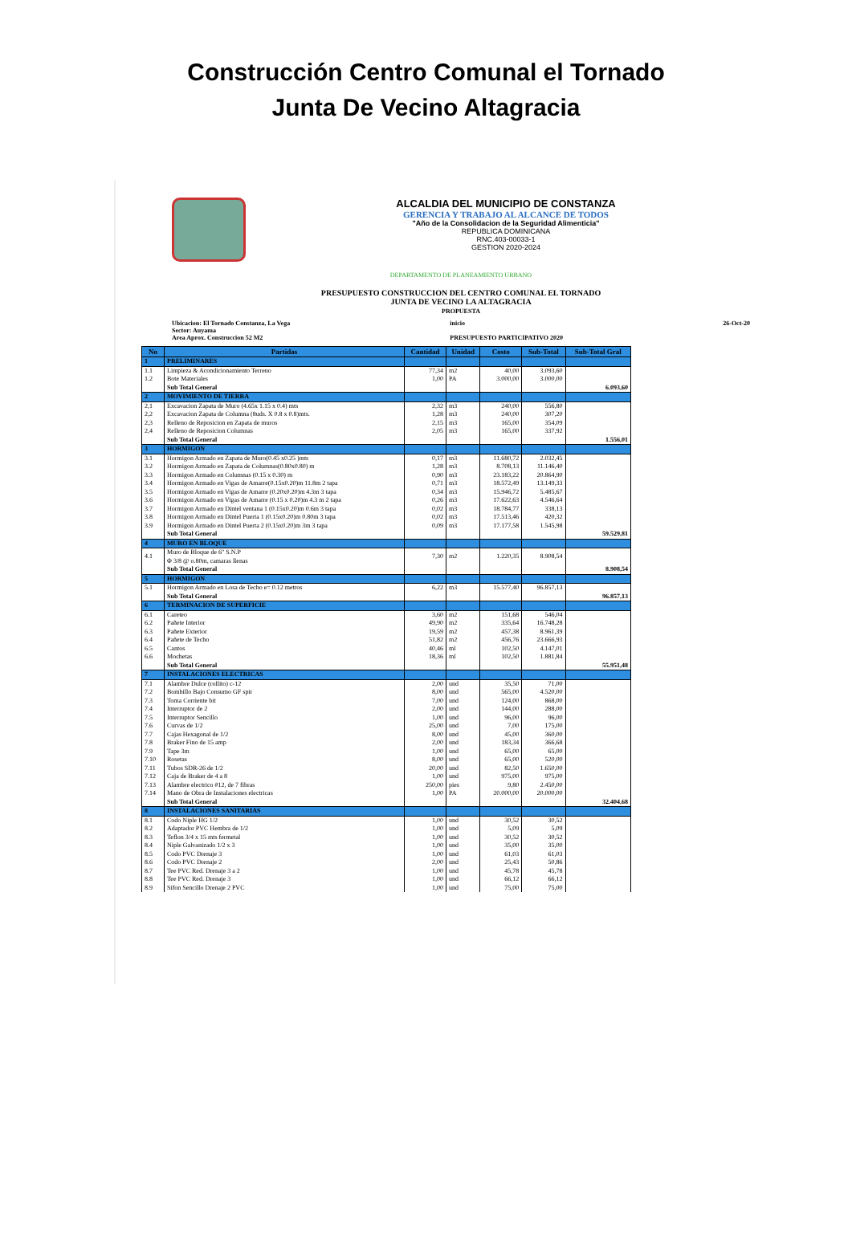Construcción Centro Comunal el Tornado
Junta De Vecino Altagracia
ALCALDIA DEL MUNICIPIO DE CONSTANZA
GERENCIA Y TRABAJO AL ALCANCE DE TODOS
"Año de la Consolidacion de la Seguridad Alimenticia"
REPUBLICA DOMINICANA
RNC.403-00033-1
GESTION 2020-2024
DEPARTAMENTO DE PLANEAMIENTO URBANO
PRESUPUESTO CONSTRUCCION DEL CENTRO COMUNAL EL TORNADO
JUNTA DE VECINO LA ALTAGRACIA
PROPUESTA
Ubicacion: El Tornado Constanza, La Vega
Sector: Auyama
Area Aprox. Construccion 52 M2
inicio
PRESUPUESTO PARTICIPATIVO 2020
26-Oct-20
| No | Partidas | Cantidad | Unidad | Costo | Sub-Total | Sub-Total Gral |
| --- | --- | --- | --- | --- | --- | --- |
| 1 | PRELIMINARES | | | | | |
| 1.1 | Limpieza & Acondicionamiento Terreno | 77,34 | m2 | 40,00 | 3.093,60 | |
| 1.2 | Bote Materiales | 1,00 | PA | 3.000,00 | 3.000,00 | |
| | Sub Total General | | | | | 6.093,60 |
| 2 | MOVIMIENTO DE TIERRA | | | | | |
| 2,1 | Excavacion Zapata de Muro (4.65x 1.15 x 0.4) mts | 2,32 | m3 | 240,00 | 556,80 | |
| 2,2 | Excavacion Zapata de Columna (8uds. X 0.8 x 0.8)mts. | 1,28 | m3 | 240,00 | 307,20 | |
| 2,3 | Relleno de Reposicion en Zapata de muros | 2,15 | m3 | 165,00 | 354,09 | |
| 2,4 | Relleno de Reposicion Columnas | 2,05 | m3 | 165,00 | 337,92 | |
| | Sub Total General | | | | | 1.556,01 |
| 3 | HORMIGON | | | | | |
| 3.1 | Hormigon Armado en Zapata de Muro(0.45 x0.25 )mts | 0,17 | m3 | 11.680,72 | 2.032,45 | |
| 3.2 | Hormigon Armado en Zapata de Columnas(0.80x0.80) m | 1,28 | m3 | 8.708,13 | 11.146,40 | |
| 3.3 | Hormigon Armado en Columnas (0.15 x 0.30) m | 0,90 | m3 | 23.183,22 | 20.864,90 | |
| 3.4 | Hormigon Armado en Vigas de Amarre(0.15x0.20)m 11.8m 2 tapa | 0,71 | m3 | 18.572,49 | 13.149,33 | |
| 3.5 | Hormigon Armado en Vigas de Amarre (0.20x0.20)m 4.3m 3 tapa | 0,34 | m3 | 15.946,72 | 5.485,67 | |
| 3.6 | Hormigon Armado en Vigas de Amarre (0.15 x 0.20)m 4.3 m 2 tapa | 0,26 | m3 | 17.622,63 | 4.546,64 | |
| 3.7 | Hormigon Armado en Dintel ventana 1 (0.15x0.20)m 0.6m 3 tapa | 0,02 | m3 | 18.784,77 | 338,13 | |
| 3.8 | Hormigon Armado en Dintel Puerta 1 (0.15x0.20)m 0.80m 3 tapa | 0,02 | m3 | 17.513,46 | 420,32 | |
| 3.9 | Hormigon Armado en Dintel Puerta 2 (0.15x0.20)m 3m 3 tapa | 0,09 | m3 | 17.177,58 | 1.545,98 | |
| | Sub Total General | | | | | 59.529,81 |
| 4 | MURO EN BLOQUE | | | | | |
| 4.1 | Muro de Bloque de 6" S.N.P Φ 3/8 @ o.80m, camaras llenas | 7,30 | m2 | 1.220,35 | 8.908,54 | |
| | Sub Total General | | | | | 8.908,54 |
| 5 | HORMIGON | | | | | |
| 5.1 | Hormigon Armado en Losa de Techo e= 0.12 metros | 6,22 | m3 | 15.577,40 | 96.857,13 | |
| | Sub Total General | | | | | 96.857,13 |
| 6 | TERMINACION DE SUPERFICIE | | | | | |
| 6.1 | Careteo | 3,60 | m2 | 151,68 | 546,04 | |
| 6.2 | Pañete Interior | 49,90 | m2 | 335,64 | 16.748,28 | |
| 6.3 | Pañete Exterior | 19,59 | m2 | 457,38 | 8.961,39 | |
| 6.4 | Pañete de Techo | 51,82 | m2 | 456,76 | 23.666,93 | |
| 6.5 | Cantos | 40,46 | ml | 102,50 | 4.147,01 | |
| 6.6 | Mochetas | 18,36 | ml | 102,50 | 1.881,84 | |
| | Sub Total General | | | | | 55.951,48 |
| 7 | INSTALACIONES ELECTRICAS | | | | | |
| 7.1 | Alambre Dulce (rollito) c-12 | 2,00 | und | 35,50 | 71,00 | |
| 7.2 | Bombillo Bajo Consumo GF spir | 8,00 | und | 565,00 | 4.520,00 | |
| 7.3 | Toma Corriente bit | 7,00 | und | 124,00 | 868,00 | |
| 7.4 | Interruptor de 2 | 2,00 | und | 144,00 | 288,00 | |
| 7.5 | Interruptor Sencillo | 1,00 | und | 96,00 | 96,00 | |
| 7.6 | Curvas de 1/2 | 25,00 | und | 7,00 | 175,00 | |
| 7.7 | Cajas Hexagonal de 1/2 | 8,00 | und | 45,00 | 360,00 | |
| 7.8 | Braker Fino de 15 amp | 2,00 | und | 183,34 | 366,68 | |
| 7.9 | Tape 3m | 1,00 | und | 65,00 | 65,00 | |
| 7.10 | Rosetas | 8,00 | und | 65,00 | 520,00 | |
| 7.11 | Tubos SDR-26 de 1/2 | 20,00 | und | 82,50 | 1.650,00 | |
| 7.12 | Caja de Braker de 4 a 8 | 1,00 | und | 975,00 | 975,00 | |
| 7.13 | Alambre electrico #12, de 7 fibras | 250,00 | pies | 9,80 | 2.450,00 | |
| 7.14 | Mano de Obra de Instalaciones electricas | 1,00 | PA | 20.000,00 | 20.000,00 | |
| | Sub Total General | | | | | 32.404,68 |
| 8 | INSTALACIONES SANITARIAS | | | | | |
| 8.1 | Codo Niple HG 1/2 | 1,00 | und | 30,52 | 30,52 | |
| 8.2 | Adaptador PVC Hembra de 1/2 | 1,00 | und | 5,09 | 5,09 | |
| 8.3 | Teflon 3/4 x 15 mts fermetal | 1,00 | und | 30,52 | 30,52 | |
| 8.4 | Niple Galvanizado 1/2 x 3 | 1,00 | und | 35,00 | 35,00 | |
| 8.5 | Codo PVC Drenaje 3 | 1,00 | und | 61,03 | 61,03 | |
| 8.6 | Codo PVC Drenaje 2 | 2,00 | und | 25,43 | 50,86 | |
| 8.7 | Tee PVC Red. Drenaje 3 a 2 | 1,00 | und | 45,78 | 45,78 | |
| 8.8 | Tee PVC Red. Drenaje 3 | 1,00 | und | 66,12 | 66,12 | |
| 8.9 | Sifon Sencillo Drenaje 2 PVC | 1,00 | und | 75,00 | 75,00 | |